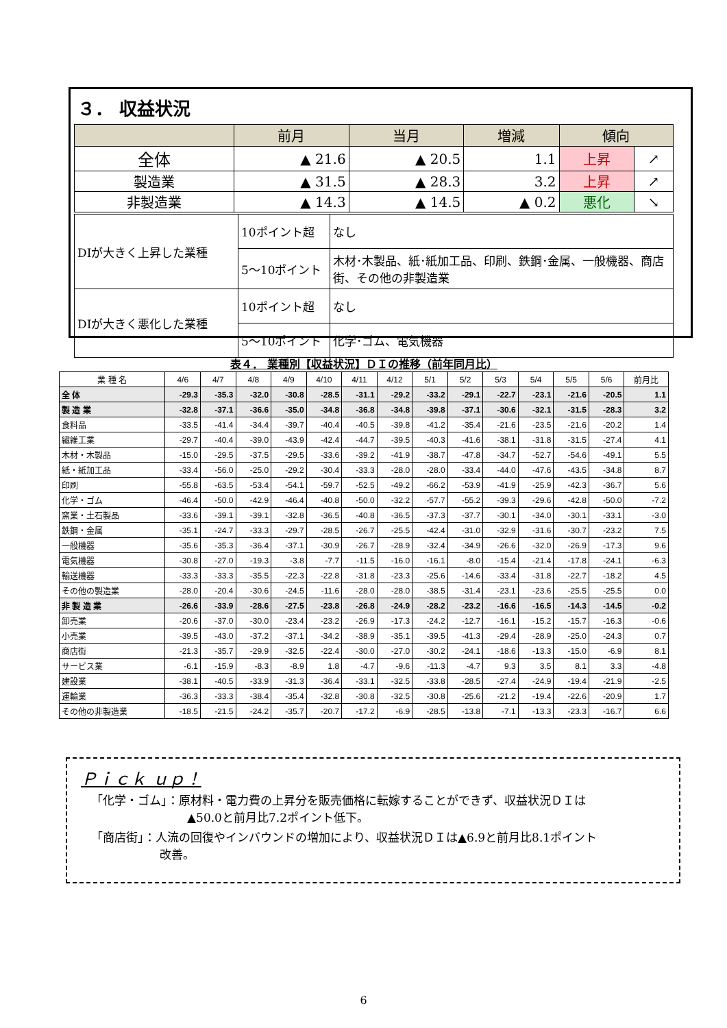３． 収益状況
| | 前月 | 当月 | 増減 | 傾向 | |
| --- | --- | --- | --- | --- | --- |
| 全体 | ▲ 21.6 | ▲ 20.5 | 1.1 | 上昇 | ↗ |
| 製造業 | ▲ 31.5 | ▲ 28.3 | 3.2 | 上昇 | ↗ |
| 非製造業 | ▲ 14.3 | ▲ 14.5 | ▲ 0.2 | 悪化 | ↘ |
| DIが大きく上昇した業種 | 10ポイント超 | なし |
| | 5～10ポイント | 木材･木製品、紙･紙加工品、印刷、鉄鋼･金属、一般機器、商店街、その他の非製造業 |
| DIが大きく悪化した業種 | 10ポイント超 | なし |
| | 5～10ポイント | 化学･ゴム、電気機器 |
表４． 業種別【収益状況】ＤＩの推移（前年同月比）
| 業 種 名 | 4/6 | 4/7 | 4/8 | 4/9 | 4/10 | 4/11 | 4/12 | 5/1 | 5/2 | 5/3 | 5/4 | 5/5 | 5/6 | 前月比 |
| --- | --- | --- | --- | --- | --- | --- | --- | --- | --- | --- | --- | --- | --- | --- |
| 全 体 | -29.3 | -35.3 | -32.0 | -30.8 | -28.5 | -31.1 | -29.2 | -33.2 | -29.1 | -22.7 | -23.1 | -21.6 | -20.5 | 1.1 |
| 製 造 業 | -32.8 | -37.1 | -36.6 | -35.0 | -34.8 | -36.8 | -34.8 | -39.8 | -37.1 | -30.6 | -32.1 | -31.5 | -28.3 | 3.2 |
| 食料品 | -33.5 | -41.4 | -34.4 | -39.7 | -40.4 | -40.5 | -39.8 | -41.2 | -35.4 | -21.6 | -23.5 | -21.6 | -20.2 | 1.4 |
| 繊維工業 | -29.7 | -40.4 | -39.0 | -43.9 | -42.4 | -44.7 | -39.5 | -40.3 | -41.6 | -38.1 | -31.8 | -31.5 | -27.4 | 4.1 |
| 木材・木製品 | -15.0 | -29.5 | -37.5 | -29.5 | -33.6 | -39.2 | -41.9 | -38.7 | -47.8 | -34.7 | -52.7 | -54.6 | -49.1 | 5.5 |
| 紙・紙加工品 | -33.4 | -56.0 | -25.0 | -29.2 | -30.4 | -33.3 | -28.0 | -28.0 | -33.4 | -44.0 | -47.6 | -43.5 | -34.8 | 8.7 |
| 印刷 | -55.8 | -63.5 | -53.4 | -54.1 | -59.7 | -52.5 | -49.2 | -66.2 | -53.9 | -41.9 | -25.9 | -42.3 | -36.7 | 5.6 |
| 化学・ゴム | -46.4 | -50.0 | -42.9 | -46.4 | -40.8 | -50.0 | -32.2 | -57.7 | -55.2 | -39.3 | -29.6 | -42.8 | -50.0 | -7.2 |
| 窯業・土石製品 | -33.6 | -39.1 | -39.1 | -32.8 | -36.5 | -40.8 | -36.5 | -37.3 | -37.7 | -30.1 | -34.0 | -30.1 | -33.1 | -3.0 |
| 鉄鋼・金属 | -35.1 | -24.7 | -33.3 | -29.7 | -28.5 | -26.7 | -25.5 | -42.4 | -31.0 | -32.9 | -31.6 | -30.7 | -23.2 | 7.5 |
| 一般機器 | -35.6 | -35.3 | -36.4 | -37.1 | -30.9 | -26.7 | -28.9 | -32.4 | -34.9 | -26.6 | -32.0 | -26.9 | -17.3 | 9.6 |
| 電気機器 | -30.8 | -27.0 | -19.3 | -3.8 | -7.7 | -11.5 | -16.0 | -16.1 | -8.0 | -15.4 | -21.4 | -17.8 | -24.1 | -6.3 |
| 輸送機器 | -33.3 | -33.3 | -35.5 | -22.3 | -22.8 | -31.8 | -23.3 | -25.6 | -14.6 | -33.4 | -31.8 | -22.7 | -18.2 | 4.5 |
| その他の製造業 | -28.0 | -20.4 | -30.6 | -24.5 | -11.6 | -28.0 | -28.0 | -38.5 | -31.4 | -23.1 | -23.6 | -25.5 | -25.5 | 0.0 |
| 非 製 造 業 | -26.6 | -33.9 | -28.6 | -27.5 | -23.8 | -26.8 | -24.9 | -28.2 | -23.2 | -16.6 | -16.5 | -14.3 | -14.5 | -0.2 |
| 卸売業 | -20.6 | -37.0 | -30.0 | -23.4 | -23.2 | -26.9 | -17.3 | -24.2 | -12.7 | -16.1 | -15.2 | -15.7 | -16.3 | -0.6 |
| 小売業 | -39.5 | -43.0 | -37.2 | -37.1 | -34.2 | -38.9 | -35.1 | -39.5 | -41.3 | -29.4 | -28.9 | -25.0 | -24.3 | 0.7 |
| 商店街 | -21.3 | -35.7 | -29.9 | -32.5 | -22.4 | -30.0 | -27.0 | -30.2 | -24.1 | -18.6 | -13.3 | -15.0 | -6.9 | 8.1 |
| サービス業 | -6.1 | -15.9 | -8.3 | -8.9 | 1.8 | -4.7 | -9.6 | -11.3 | -4.7 | 9.3 | 3.5 | 8.1 | 3.3 | -4.8 |
| 建設業 | -38.1 | -40.5 | -33.9 | -31.3 | -36.4 | -33.1 | -32.5 | -33.8 | -28.5 | -27.4 | -24.9 | -19.4 | -21.9 | -2.5 |
| 運輸業 | -36.3 | -33.3 | -38.4 | -35.4 | -32.8 | -30.8 | -32.5 | -30.8 | -25.6 | -21.2 | -19.4 | -22.6 | -20.9 | 1.7 |
| その他の非製造業 | -18.5 | -21.5 | -24.2 | -35.7 | -20.7 | -17.2 | -6.9 | -28.5 | -13.8 | -7.1 | -13.3 | -23.3 | -16.7 | 6.6 |
Ｐｉｃｋ ｕｐ！
「化学・ゴム」：原材料・電力費の上昇分を販売価格に転嫁することができず、収益状況ＤＩは
▲50.0と前月比7.2ポイント低下。
「商店街」：人流の回復やインバウンドの増加により、収益状況ＤＩは▲6.9と前月比8.1ポイント
改善。
6